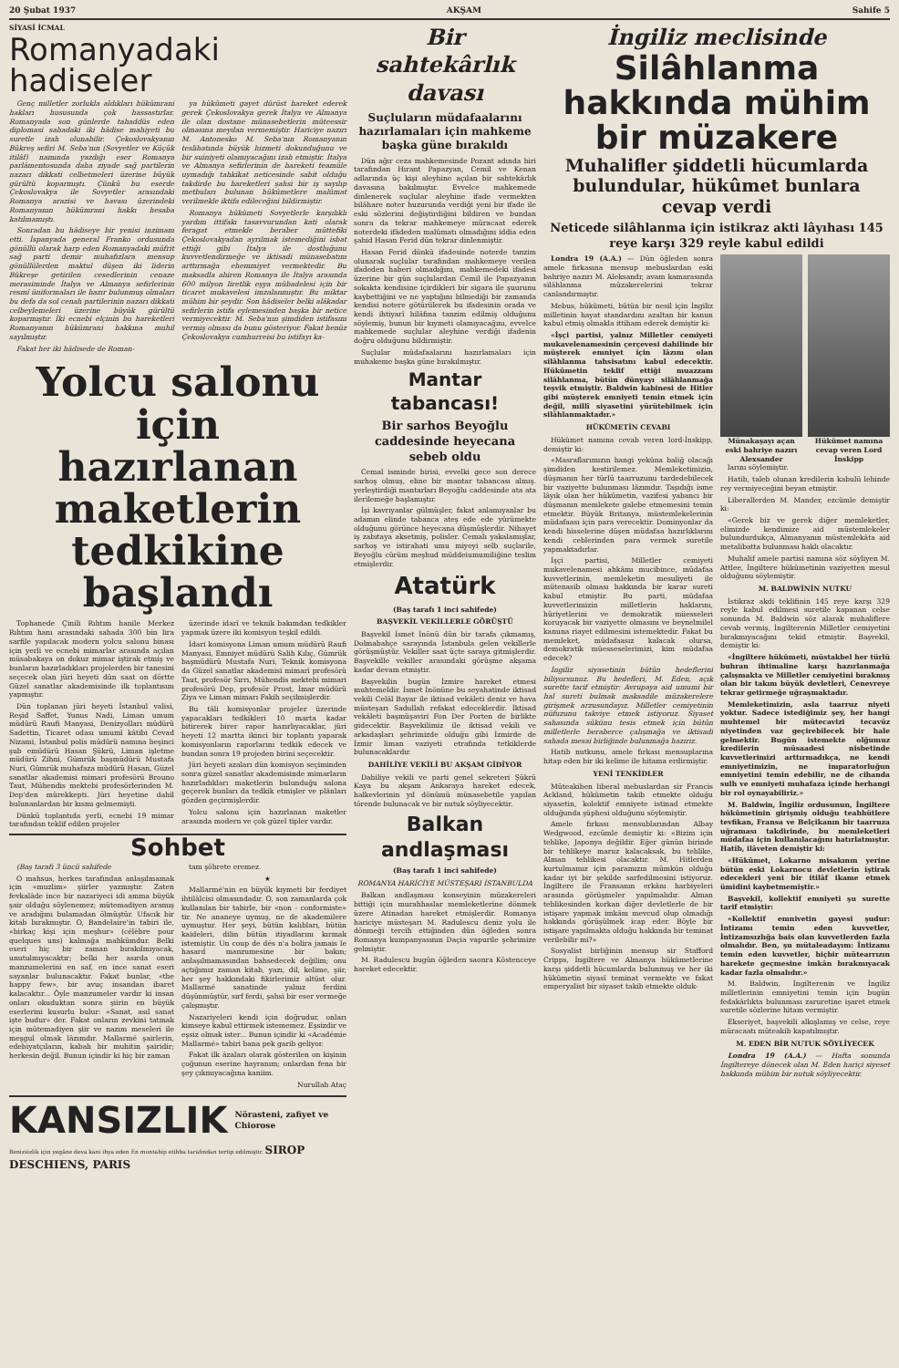20 Şubat 1937 AKŞAM Sahife 5
SİYASİ İCMAL
Romanyadaki hadiseler
Genç milletler zorlukla aldıkları hükümrani hakları hususunda çok hassastırlar. Romanyada son günlerde tahaddüs eden diplomasi sahadaki iki hâdise mahiyeti bu suretle izah olunabilir. Çekoslovakyanın Bükreş sefiri M. Seba'nın (Sovyetler ve Küçük itilâf) namında yazdığı eser Romanya parlâmentosunda daha ziyade sağ partilerin nazarı dikkati celbetmeleri üzerine büyük gürültü koparmıştı. Çünkü bu eserde Çekoslovakya ile Sovyetler arasındaki Romanya arazisi ve havası üzerindeki Romanyanın hükümrani hakkı hesaba katılmamıştı.
Sonradan bu hâdiseye bir yenisi inzimam etti. İspanyada general Franko ordusunda gönüllü olarak harp eden Romanyadaki müfrit sağ parti demir muhafızlara mensup gönüllülerden maktul düşen iki liderin Bükreşe getirilen cesedlerinin cenaze merasiminde İtalya ve Almanya sefirlerinin resmî üniformaları ile hazır bulunmuş olmaları bu defa da sol cenah partilerinin nazarı dikkati celbeylemeleri üzerine büyük gürültü koparmıştır. İki ecnebi elçinin bu hareketleri Romanyanın hükümrani hakkına muhil sayılmıştır.
Fakat her iki hâdisede de Roman-
ya hükûmeti gayet dürüst hareket ederek gerek Çekoslovakya gerek İtalya ve Almanya ile olan dostane münasebetlerin müteessir olmasına meydan vermemiştir. Hariciye nazırı M. Antonesko M. Seba'nın Romanyanın teslihatında büyük hizmeti dokunduğunu ve bir suiniyeti olamıyacağını izah etmiştir. İtalya ve Almanya sefirlerinin de hareketi teamüle uymadığı tahkikat neticesinde sabit olduğu takdirde bu hareketleri şahsi bir iş sayılıp metbuları bulunan hükûmetlere malûmat verilmekle iktifa edileceğini bildirmiştir.
Romanya hükûmeti Sovyetlerle karşılıklı yardım ittifakı tasavvurundan kati olarak feragat etmekle beraber müttefiki Çekoslovakyadan ayrılmak istemediğini isbat ettiği gibi İtalya ile dostluğunu kuvvetlendirmeğe ve iktisadi münasebatını arttırmağa ehemmiyet vermektedir. Bu maksadla ahiren Romanya ile İtalya arasında 600 milyon liretlik eşya mübadelesi için bir ticaret mukavelesi imzalanmıştır. Bu miktar mühim bir şeydir. Son hâdiseler belki alâkadar sefirlerin istifa eylemesinden başka bir netice vermiyecektir. M. Seba'nın şimdiden istifasını vermiş olması da bunu gösteriyor. Fakat henüz Çekoslovakya cumhurreisi bu istifayı ka-
Yolcu salonu için hazırlanan maketlerin tedkikine başlandı
Tophanede Çinili Rıhtım hanile Merkez Rıhtım hanı arasındaki sahada 300 bin lira sarfile yapılacak modern yolcu salonu binası için yerli ve ecnebi mimarlar arasında açılan müsabakaya on dokuz mimar iştirak etmiş ve bunların hazırladıkları projelerden bir tanesini seçecek olan jüri heyeti dün saat on dörtte Güzel sanatlar akademisinde ilk toplantısını yapmıştır.
Dün toplanan jüri heyeti İstanbul valisi, Reşid Saffet, Yunus Nadi, Liman umum müdürü Raufi Manyasi, Denizyolları müdürü Sadettin, Ticaret odası umumî kâtibi Cevad Nizami, İstanbul polis müdürü namına beşinci şub emüdürü Hasan Şükrü, Liman işletme müdürü Zihni, Gümrük başmüdürü Mustafa Nuri, Gümrük muhafaza müdürü Hasan, Güzel sanatlar akademisi mimari profesörü Brouno Taut, Mühendis mektebi profesörlerinden M. Dep'den mürekkepti. Jüri heyetine dahil bulunanlardan bir kısmı gelmemişti.
Dünkü toplantıda yerli, ecnebi 19 mimar tarafından teklif edilen projeler
üzerinde idarî ve teknik bakımdan tedkikler yapmak üzere iki komisyon teşkil edildi.
İdari komisyona Liman umum müdürü Raufi Manyasi, Emniyet müdürü Salih Kılıç, Gümrük başmüdürü Mustafa Nuri, Teknik komisyona da Güzel sanatlar akademisi mimarî profesörü Taut, profesör Sırrı, Mühendis mektebi mimari profesörü Dep, profesör Prost, İmar müdürü Ziya ve Liman mimarı Fakih seçilmişlerdir.
Bu tâli komisyonlar projeler üzerinde yapacakları tedkikleri 10 marta kadar bitirerek birer rapor hazırlıyacaklar, jüri heyeti 12 martta ikinci bir toplantı yaparak komisyonların raporlarını tedkik edecek ve bundan sonra 19 projeden birini seçecektir.
Jüri heyeti azaları dün komisyon seçiminden sonra güzel sanatlar akademisinde mimarların hazırladıkları maketlerin bulunduğu salona geçerek bunları da tedkik etmişler ve plânları gözden geçirmişlerdir.
Yolcu salonu için hazırlanan maketler arasında modern ve çok güzel tipler vardır.
Sohbet
(Baş tarafı 3 üncü sahifede
O mahsus, herkes tarafından anlaşılmamak için «muzlim» şiirler yazmıştır. Zaten fevkalâde ince bir nazariyeci idi amma büyük şair olduğu söylenemez; mütemadiyen aramış ve aradığını bulamadan ölmüştür. Ufacık bir kitab bırakmıştır. O, Bandelaire'in tabiri ile, «birkaç kişi için meşhur» (célèbre pour quelques uns) kalmağa mahkûmdur. Belki eseri hiç bir zaman bırakılmıyacak, unutulmıyacaktır; belki her asırda onun manzumelerini en saf, en ince sanat eseri sayanlar bulunacaktır. Fakat bunlar, «the happy few», bir avuç insandan ibaret kalacaktır... Öyle manzumeler vardır ki insan onları okuduktan sonra şiirin en büyük eserlerini kusurlu bulur: «Sanat, asıl sanat işte budur» der. Fakat onların zevkini tatmak için mütemadiyen şiir ve nazım meseleri ile meşgul olmak lâzımdır. Mallarmé şairlerin, edebiyatçıların, kabalı bir muhitin şairidir; herkesin değil. Bunun içindir ki hiç bir zaman
tam şöhrete eremez.
★
Mallarmé'nin en büyük kıymeti bir ferdiyet ihtilâlcisi olmasındadır. O, son zamanlarda çok kullanılan bir tabirle, bir «non - conformiste» tir. Ne ananeye uymuş, ne de akademilere uymuştur. Her şeyi, bütün kalıbları, bütün kaideleri, dilin bütün itiyadlarını kırmak istemiştir. Un coup de dés n'a bolira jamais le hasard manzumesine bir bakın; anlaşılmamasından bahsedecek değilim; onu açtığımız zaman kitab, yazı, dil, kelime, şiir, her şey hakkındaki fikirlerimiz altüst olur. Mallarmé sanatinde yalnız ferdini düşünmüştür, sırf ferdi, şahsi bir eser vermeğe çalışmıştır.
Nazariyeleri kendi için doğrudur, onları kimseye kabul ettirmek istememez. Eşsizdir ve eşsiz olmak ister... Bunun içindir ki «Académie Mallarmé» tabiri bana pek garib geliyor.
Fakat ilk âzaları olarak gösterilen on kişinin çoğunun eserine hayranım; onlardan fena bir şey çıkmıyacağına kaniim.
Nurullah Ataç
KANSIZLIK
Nörasteni, zafiyet ve Chiorose
Benizsizlik için yegâne deva kani ihya eden En muntahip etibba tarafından tertip edilmiştir. SIROP DESCHIENS, PARIS
Bir sahtekârlık davası
Suçluların müdafaalarını hazırlamaları için mahkeme başka güne bırakıldı
Dün ağır ceza mahkemesinde Pozant adında biri tarafından Hırant Papazyan, Cemil ve Kenan adlarında üç kişi aleyhine açılan bir sahtekârlık davasına bakılmıştır. Evvelce mahkemede dinlenerek suçlular aleyhine ifade vermekten bilâhare noter huzurunda verdiği yeni bir ifade ile eski sözlerini değiştirdiğini bildiren ve bundan sonra da tekrar mahkemeye müracaat ederek noterdeki ifâdeden malûmatı olmadığını iddia eden şahid Hasan Ferid dün tekrar dinlenmiştir.
Hasan Ferid dünkü ifadesinde noterde tanzim olunarak suçlular tarafından mahkemeye verilen ifadeden haberi olmadığını, mahkemedeki ifadesi üzerine bir gün suçlulardan Cemil ile Papazyanın sokakta kendisine içirdikleri bir sigara ile şuurunu kaybettiğini ve ne yaptığını bilmediği bir zamanda kendisi notere götürülerek bu ifadesinin orada ve kendi ihtiyarî hilâfına tanzim edilmiş olduğunu söylemiş, bunun bir kıymeti olamıyacağını, evvelce mahkemede suçlular aleyhine verdiği ifadenin doğru olduğunu bildirmiştir.
Suçlular müdafaalarını hazırlamaları için muhakeme başka güne bırakılmıştır.
Mantar tabancası!
Bir sarhos Beyoğlu caddesinde heyecana sebeb oldu
Cemal isminde birisi, evvelki gece son derece sarhoş olmuş, eline bir mantar tabancası almış. yerleştirdiği mantarları Beyoğlu caddesinde ata ata ilerilemeğe başlamıştır.
İşi kavrıyanlar gülmüşler, fakat anlamıyanlar bu adamın elinde tabanca ateş ede ede yürümekte olduğunu görünce heyecana düşmüşlerdir. Nihayet iş zabıtaya aksetmiş, polisler. Cemalı yakalamışlar, sarhoş ve istirahati umu miyeyi selb suçlarile, Beyoğlu cürüm meşhud müddeiumumiliğine teslim etmişlerdir.
Atatürk
(Baş tarafı 1 inci sahifede)
BAŞVEKİL VEKİLLERLE GÖRÜŞTÜ
Başvekil İsmet İnönü dün bir tarafa çıkmamış, Dolmabahçe sarayında İstanbula gelen vekillerle görüşmüştür. Vekiller saat üçte saraya gitmişlerdir. Başvekille vekiller arasındaki görüşme akşama kadar devam etmiştir.
Başvekilin bugün İzmire hareket etmesi muhtemeldir. İsmet İnönüne bu seyahatinde iktisad vekili Celâl Bayar ile iktisad vekâleti deniz ve hava müsteşarı Sadullah refakat edeceklerdir. İktisad vekâleti başmüşaviri Fon Der Porten de birlikte gidecektir. Başvekilimiz ile iktisad vekili ve arkadaşları şehrimizde olduğu gibi İzmirde de İzmir liman vaziyeti etrafında tetkiklerde bulunacaklardır.
DAHİLİYE VEKİLİ BU AKŞAM GİDİYOR
Dahiliye vekili ve parti genel sekreteri Şükrü Kaya bu akşam Ankaraya hareket edecek, halkevlerinin yıl dönümü münasebetile yapılan törende bulunacak ve bir nutuk söyliyecektir.
Balkan andlaşması
(Baş tarafı 1 inci sahifede)
ROMANYA HARİCİYE MÜSTEŞARI İSTANBULDA
Balkan andlaşması konseyinin müzakereleri bittiği için murahhaslar memleketlerine dönmek üzere Atinadan hareket etmişlerdir. Romanya hariciye müsteşarı M. Radulescu deniz yolu ile dönmeği tercih ettiğinden dün öğleden sonra Romanya kumpanyasının Daçia vapurile şehrimize gelmiştir.
M. Radulescu bugün öğleden saonra Köstenceye hareket edecektir.
İngiliz meclisinde
Silâhlanma hakkında mühim bir müzakere
Muhalifler şiddetli hücumlarda bulundular, hükûmet bunlara cevap verdi
Neticede silâhlanma için istikraz akti lâyıhası 145 reye karşı 329 reyle kabul edildi
Londra 19 (A.A.) — Dün öğleden sonra amele fırkasına mensup mebuslardan eski bahriye nazırı M. Aleksandr, avam kamarasında silâhlanma müzakerelerini tekrar canlandırmıştır.
Mebus, hükûmeti, bütün bir nesil için İngiliz milletinin hayat standardını azaltan bir kanun kabul etmiş olmakla ittiham ederek demiştir ki:
«İşçi partisi, yalnız Milletler cemiyeti mukavelenamesinin çerçevesi dahilinde bir müşterek emniyet için lâzım olan silâhlanma tahsisatını kabul edecektir. Hükûmetin teklif ettiği muazzam silâhlanma, bütün dünyayı silâhlanmağa teşvik etmiştir. Baldwin kabinesi de Hitler gibi müşterek emniyeti temin etmek için değil, millî siyasetini yürütebilmek için silâhlanmaktadır.»
HÜKÛMETİN CEVABI
Hükûmet namına cevab veren lord-İnskipp, demiştir ki:
«Masraflarımızın hangi yekûna baliğ olacağı şimdiden kestirilemez. Memleketimizin, düşmanın her türlü taarruzunu tardedebilecek bir vaziyette bulunması lâzımdır. Taşıdığı isme lâyık olan her hükûmetin, vazifesi yabancı bir düşmanın memlekete galebe etmemesini temin etmektir. Büyük Britanya, müstemlekelerinin müdafaası için para verecektir. Dominyonlar da kendi hisselerine düşen müdafaa hazırlıklarını kendi ceblerinden para vermek suretile yapmaktadırlar.
İşçi partisi, Milletler cemiyeti mukavelenamesi ahkâmı mucibince, müdafaa kuvvetlerinin, memleketin mesuliyeti ile mütenasib olması hakkında bir karar sureti kabul etmiştir. Bu parti, müdafaa kuvvetlerimizin milletlerin haklarını, hüriyetlerini ve demokratik müesseleri koruyacak bir vaziyette olmasını ve beynelmilel kanuna riayet edilmesini istemektedir. Fakat bu memleket, müdafaasız kalacak olursa, demokratik müesseselerimizi, kim müdafaa edecek?
İngiliz siyasetinin bütün hedeflerini biliyorsunuz. Bu hedefleri, M. Eden, açık surette tarif etmiştir: Avrupaya aid umumi bir hal sureti bulmak maksadile müzakerelere girişmek arzusundayız. Milletler cemiyetinin nüfuzunu takviye etmek istiyoruz. Siyaset sahasında sükûnu tesis etmek için bütün milletlerle beraberce çalışmağa ve iktisadi sahada mesai birliğinde bulunmağa hazırız.
Hatib nutkunu, amele fırkası mensuplarına hitap eden bir iki kelime ile hitama erdirmiştir.
YENİ TENKİDLER
Müteakiben liberal mebuslardan sir Francis Ackland, hükûmetin takib etmekte olduğu siyasetin, kolektif emniyete istinad etmekte olduğunda şüphesi olduğunu söylemiştir.
Amele fırkası mensublarından Albay Wedgwood, ezcümle demiştir ki: «Bizim için tehlike, Japonya değildir. Eğer günün birinde bir tehlikeye maruz kalacaksak, bu tehlike, Alman tehlikesi olacaktır. M. Hitlerden kurtulmamız için paramızın mümkün olduğu kadar iyi bir şekilde sarfedilmesini istiyoruz. İngiltere ile Fransanın erkânı harbiyeleri arasında görüşmeler yapılmalıdır. Alman tehlikesinden korkan diğer devletlerle de bir istişare yapmak imkânı mevcud olup olmadığı hakkında görüşülmek icap eder. Böyle bir istişare yapılmakta olduğu hakkında bir teminat verilebilir mi?»
Sosyalist birliğinin mensup sir Stafford Cripps, İngiltere ve Almanya hükûmetlerine karşı şiddetli hücumlarda bulunmuş ve her iki hükûmetin siyasî teminat vermekte ve fakat emperyalist bir siyaset takib etmekte olduk-
Münakaşayı açan eski bahriye nazırı Alexsander
Hükûmet namına cevap veren Lord İnskipp
larını söylemiştir.
Hatib, taleb olunan kredilerin kabulü lehinde rey vermiyeceğini beyan etmiştir.
Liberallerden M. Mander, ezcümle demiştir ki:
«Gerek biz ve gerek diğer memleketler, elimizde kendimize aid müstemlekeler bulundurdukça, Almanyanın müstemlekâta aid metalibatta bulunması haklı olacaktır.
Muhalif amele partisi namına söz söyliyen M. Attlee, İngiltere hükûmetinin vaziyetten mesul olduğunu söylemiştir.
M. BALDWİNİN NUTKU
İstikraz akdi teklifinin 145 reye karşı 329 reyle kabul edilmesi suretile kapanan celse sonunda M. Baldwin söz alarak muhaliflere cevab vermiş, İngilterenin Milletler cemiyetini bırakmıyacağını tekid etmiştir. Başvekil, demiştir ki:
«İngiltere hükûmeti, müstakbel her türlü buhran ihtimaline karşı hazırlanmağa çalışmakta ve Milletler cemiyetini bırakmış olan bir takım büyük devletleri, Cenevreye tekrar getirmeğe uğraşmaktadır.
Memleketimizin, asla taarruz niyeti yoktur. Sadece istediğimiz şey, her hangi muhtemel bir mütecavizi tecavüz niyetinden vaz geçirebilecek bir hale gelmektir. Bugün istemekte olğumuz kredilerin müsaadesi nisbetinde kuvvetlerimizi arttırmadıkça, ne kendi emniyetimizin, ne imparatorluğun emniyetini temin edebilir, ne de cihanda sulh ve emniyeti muhafaza içinde herhangi bir rol oynayabiliriz.»
M. Baldwin, İngiliz ordusunun, İngiltere hükûmetinin girişmiş olduğu teahhütlere tevfikan, Fransa ve Belçikanın bir taarruza uğraması takdirinde, bu memleketleri müdafaa için kullanılacağını hatırlatmıştır. Hatib, ilâveten demiştir ki:
«Hükûmet, Lokarno misakının yerine bütün eski Lokarnocu devletlerin iştirak edecekleri yeni bir itilâf ikame etmek ümidini kaybetmemiştir.»
Başvekil, kollektif emniyeti şu surette tarif etmiştir:
«Kollektif emnivetin gayesi şudur: İntizamı temin eden kuvvetler, İntizamsızlığa bais olan kuvvetlerden fazla olmalıdır. Ben, şu mütaleadayım: İntizamı temin eden kuvvetler, hiçbir mütearrızın harekete geçmesine imkân bırakmıyacak kadar fazla olmalıdır.»
M. Baldwin, İngilterenin ve İngiliz milletlerinin emniyetini temin için bugün fedakârlıkta bulunması zaruretine işaret etmek suretile sözlerine hitam vermiştir.
Ekseriyet, başvekili alkışlamış ve celse, reye müracaatı müteakib kapatılmıştır.
M. EDEN BİR NUTUK SÖYLİYECEK
Londra 19 (A.A.) — Hafta sonunda İngiltereye dönecek olan M. Eden hariçi siyeset hakkında mühim bir nutuk söyliyecektir.